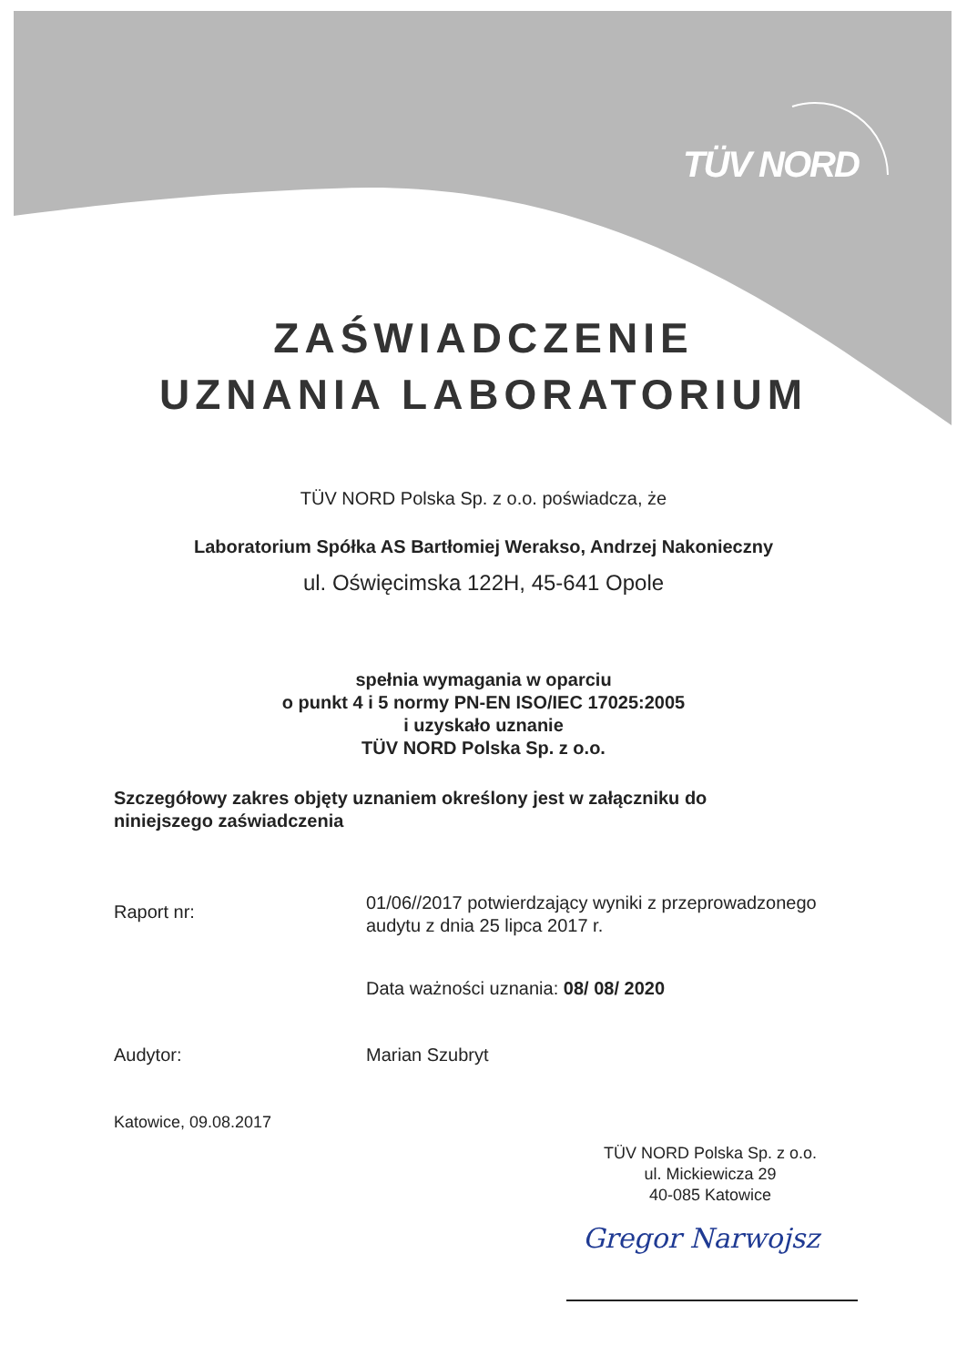TÜV NORD
ZAŚWIADCZENIE
UZNANIA LABORATORIUM
TÜV NORD Polska Sp. z o.o. poświadcza, że
Laboratorium Spółka AS Bartłomiej Werakso, Andrzej Nakonieczny
ul. Oświęcimska 122H, 45-641 Opole
spełnia wymagania w oparciu
o punkt 4 i 5 normy PN-EN ISO/IEC 17025:2005
i uzyskało uznanie
TÜV NORD Polska Sp. z o.o.
Szczegółowy zakres objęty uznaniem określony jest w załączniku do
niniejszego zaświadczenia
Raport nr:
01/06//2017 potwierdzający wyniki z przeprowadzonego
audytu z dnia 25 lipca 2017 r.
Data ważności uznania: 08/ 08/ 2020
Audytor: Marian Szubryt
Katowice, 09.08.2017
TÜV NORD Polska Sp. z o.o.
ul. Mickiewicza 29
40-085 Katowice
Gregor Narwojsz